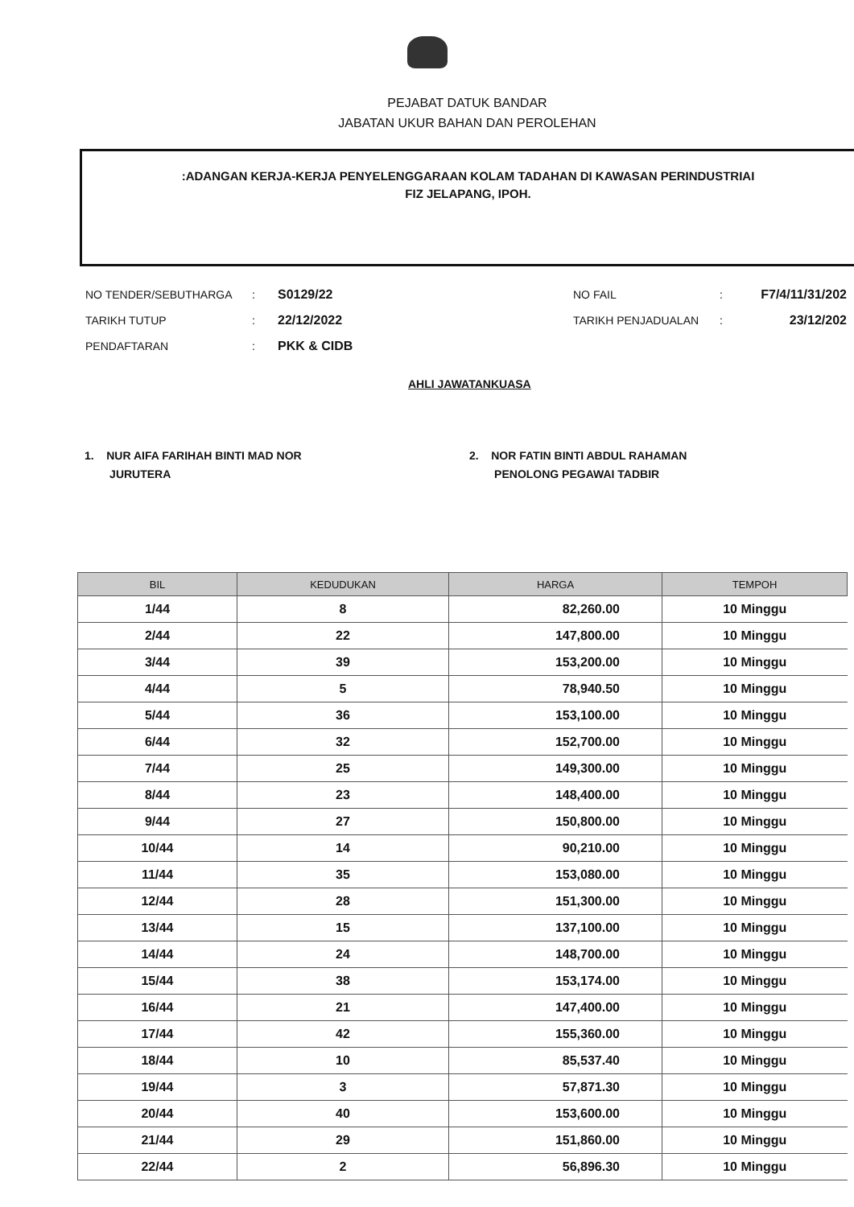PEJABAT DATUK BANDAR
JABATAN UKUR BAHAN DAN PEROLEHAN
:ADANGAN KERJA-KERJA PENYELENGGARAAN KOLAM TADAHAN DI KAWASAN PERINDUSTRIAI
FIZ JELAPANG, IPOH.
| NO TENDER/SEBUTHARGA | : | S0129/22 | NO FAIL | : | F7/4/11/31/202 |
| TARIKH TUTUP | : | 22/12/2022 | TARIKH PENJADUALAN | : | 23/12/202 |
| PENDAFTARAN | : | PKK & CIDB | | | |
AHLI JAWATANKUASA
1. NUR AIFA FARIHAH BINTI MAD NOR
JURUTERA
2. NOR FATIN BINTI ABDUL RAHAMAN
PENOLONG PEGAWAI TADBIR
| BIL | KEDUDUKAN | HARGA | TEMPOH |
| --- | --- | --- | --- |
| 1/44 | 8 | 82,260.00 | 10 Minggu |
| 2/44 | 22 | 147,800.00 | 10 Minggu |
| 3/44 | 39 | 153,200.00 | 10 Minggu |
| 4/44 | 5 | 78,940.50 | 10 Minggu |
| 5/44 | 36 | 153,100.00 | 10 Minggu |
| 6/44 | 32 | 152,700.00 | 10 Minggu |
| 7/44 | 25 | 149,300.00 | 10 Minggu |
| 8/44 | 23 | 148,400.00 | 10 Minggu |
| 9/44 | 27 | 150,800.00 | 10 Minggu |
| 10/44 | 14 | 90,210.00 | 10 Minggu |
| 11/44 | 35 | 153,080.00 | 10 Minggu |
| 12/44 | 28 | 151,300.00 | 10 Minggu |
| 13/44 | 15 | 137,100.00 | 10 Minggu |
| 14/44 | 24 | 148,700.00 | 10 Minggu |
| 15/44 | 38 | 153,174.00 | 10 Minggu |
| 16/44 | 21 | 147,400.00 | 10 Minggu |
| 17/44 | 42 | 155,360.00 | 10 Minggu |
| 18/44 | 10 | 85,537.40 | 10 Minggu |
| 19/44 | 3 | 57,871.30 | 10 Minggu |
| 20/44 | 40 | 153,600.00 | 10 Minggu |
| 21/44 | 29 | 151,860.00 | 10 Minggu |
| 22/44 | 2 | 56,896.30 | 10 Minggu |